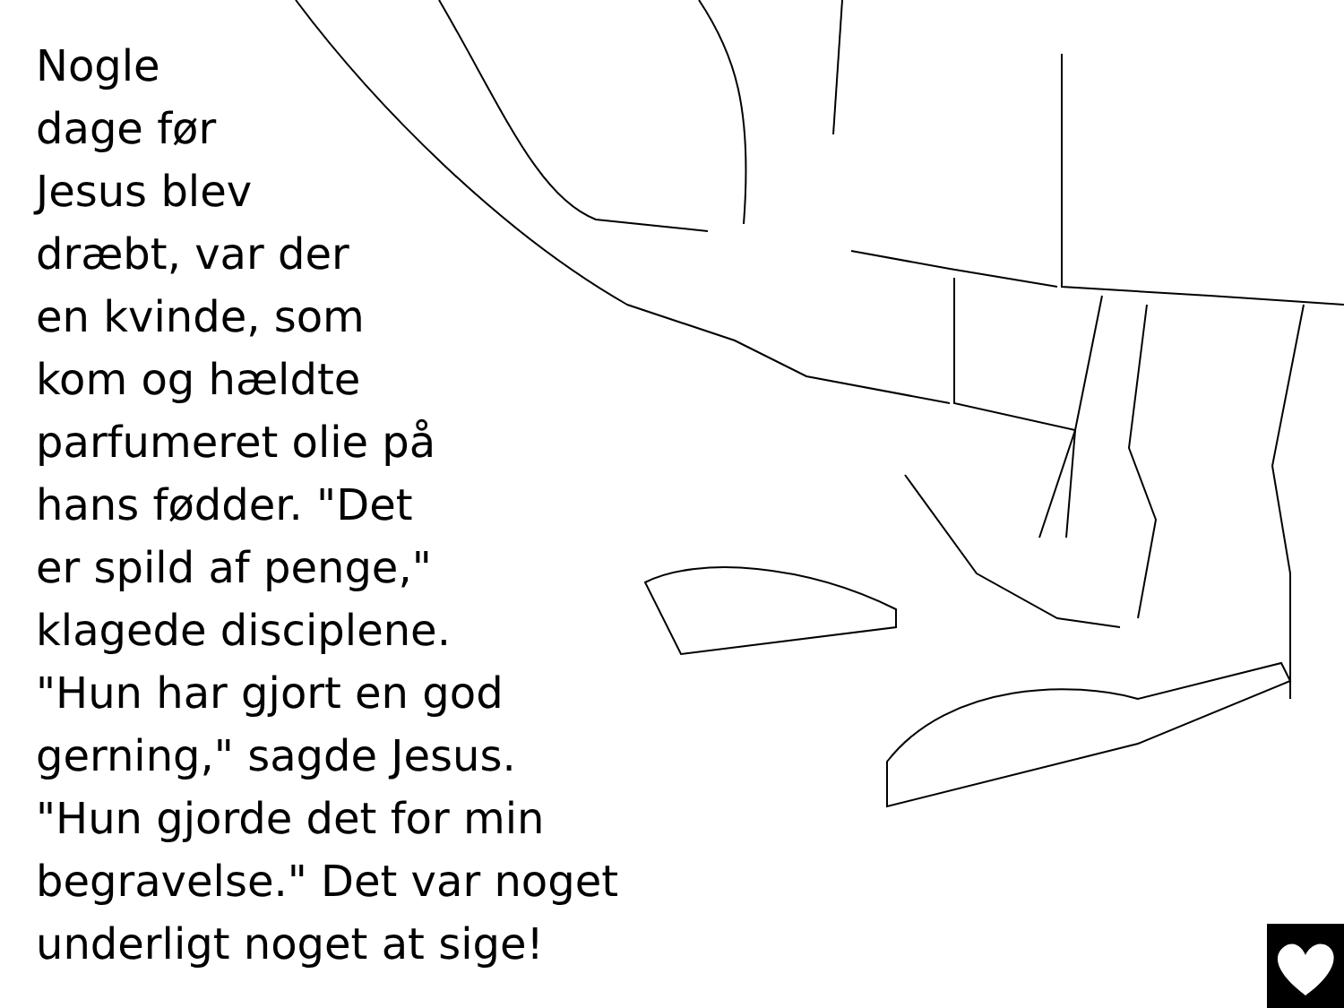Nogle
dage før
Jesus blev
dræbt, var der
en kvinde, som
kom og hældte
parfumeret olie på
hans fødder. "Det
er spild af penge,"
klagede disciplene.
"Hun har gjort en god
gerning," sagde Jesus.
"Hun gjorde det for min
begravelse." Det var noget
underligt noget at sige!